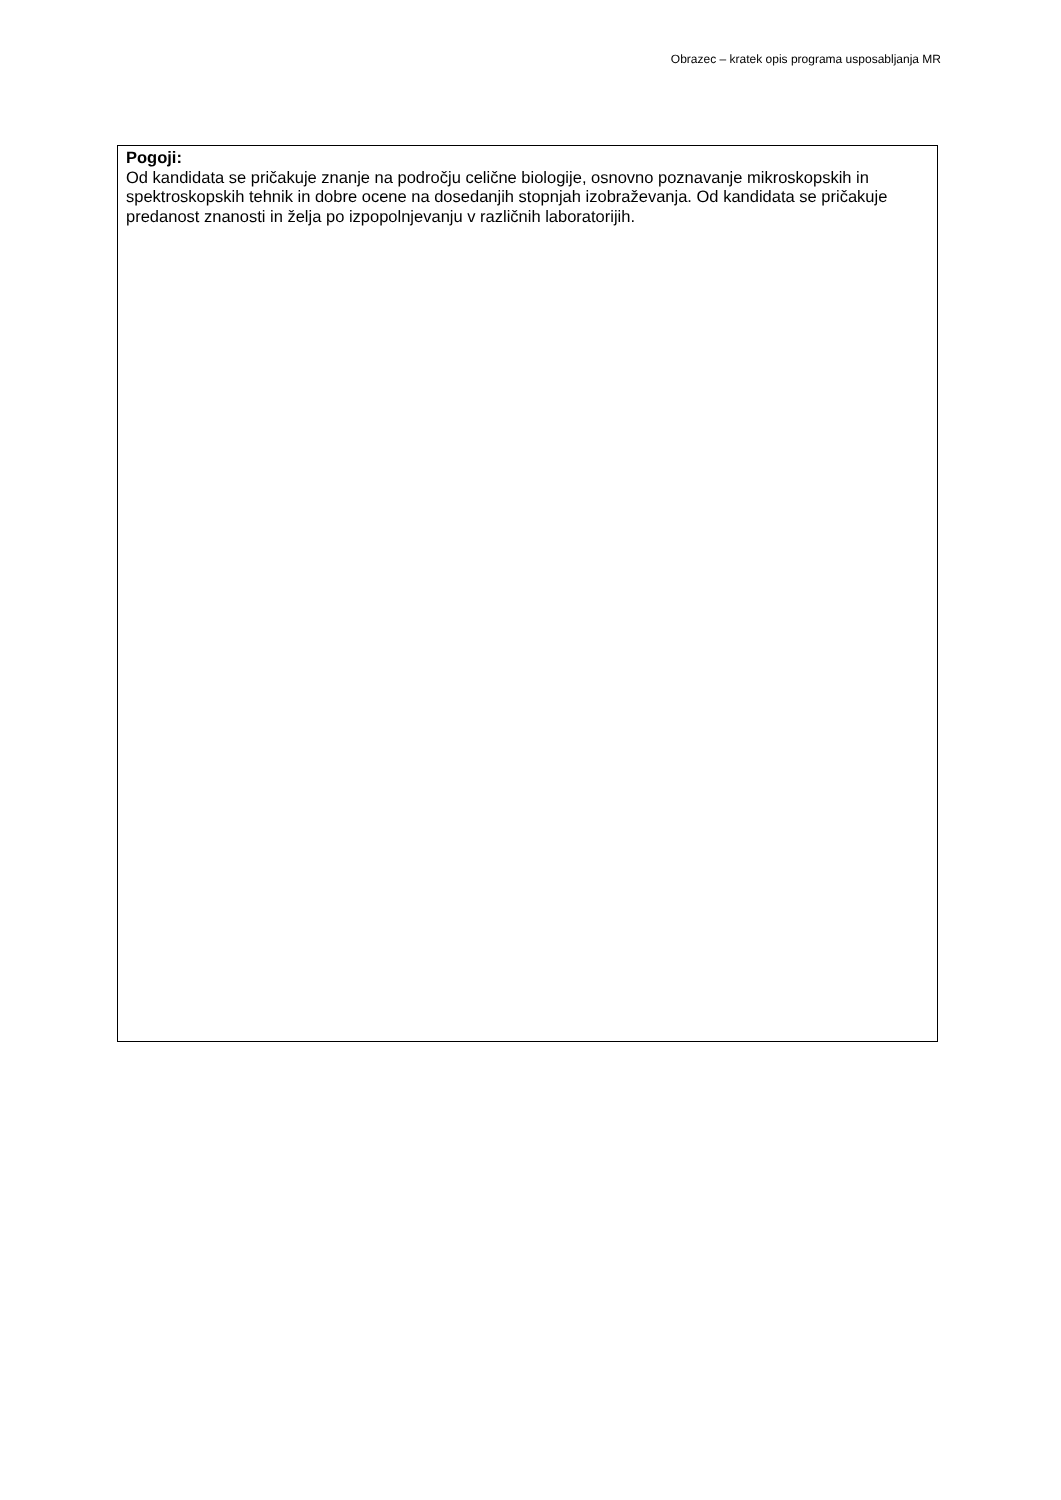Obrazec – kratek opis programa usposabljanja MR
Pogoji:
Od kandidata se pričakuje znanje na področju celične biologije, osnovno poznavanje mikroskopskih in spektroskopskih tehnik in dobre ocene na dosedanjih stopnjah izobraževanja. Od kandidata se pričakuje predanost znanosti in želja po izpopolnjevanju v različnih laboratorijih.